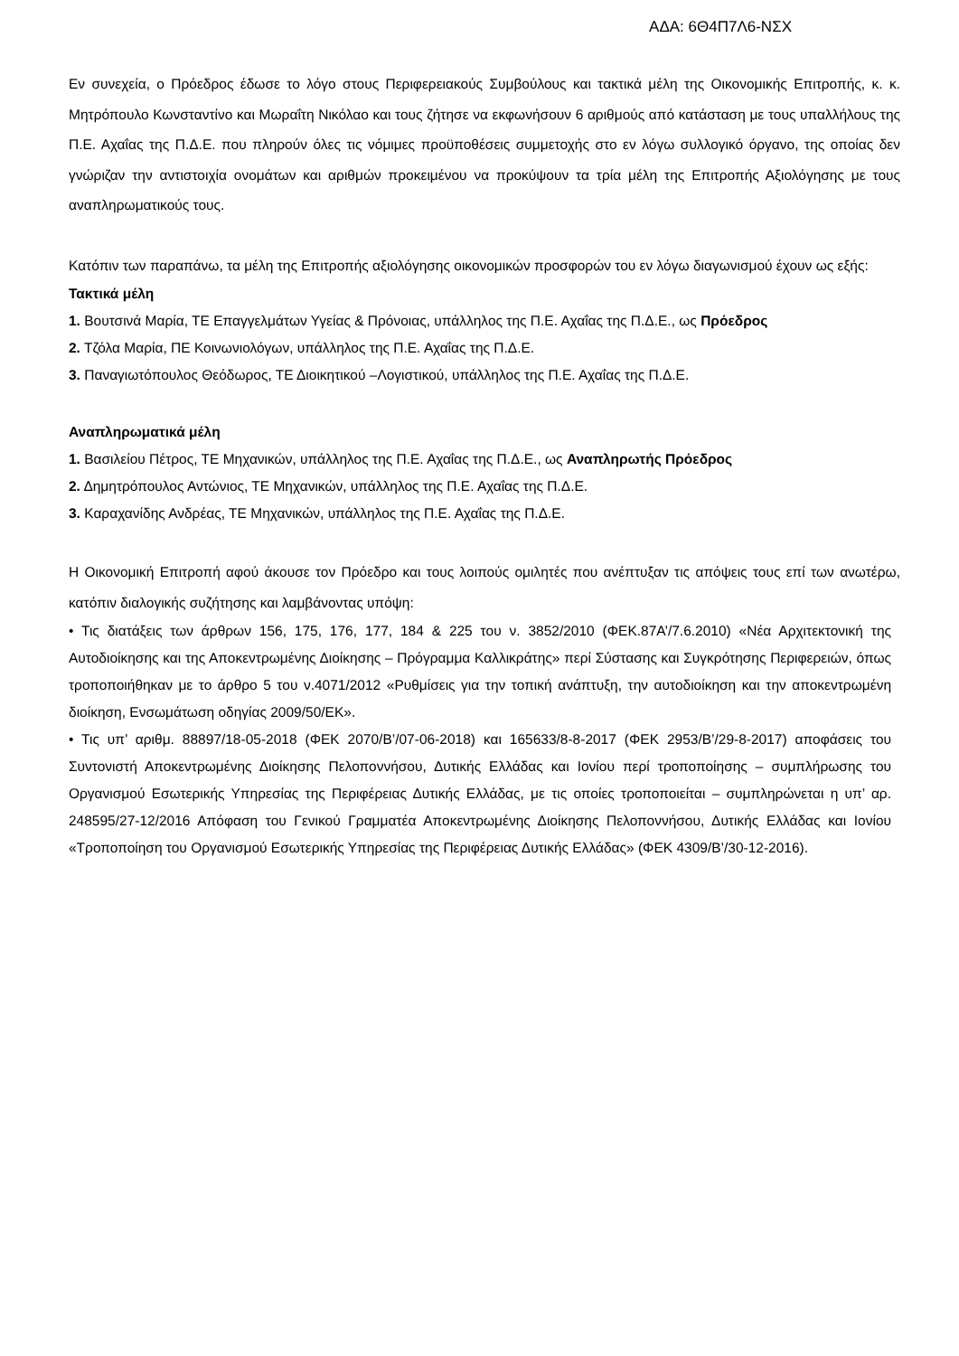ΑΔΑ: 6Θ4Π7Λ6-ΝΣΧ
Εν συνεχεία, ο Πρόεδρος έδωσε το λόγο στους Περιφερειακούς Συμβούλους και τακτικά μέλη της Οικονομικής Επιτροπής, κ. κ. Μητρόπουλο Κωνσταντίνο και Μωραΐτη Νικόλαο και τους ζήτησε να εκφωνήσουν 6 αριθμούς από κατάσταση με τους υπαλλήλους της Π.Ε. Αχαΐας της Π.Δ.Ε. που πληρούν όλες τις νόμιμες προϋποθέσεις συμμετοχής στο εν λόγω συλλογικό όργανο, της οποίας δεν γνώριζαν την αντιστοιχία ονομάτων και αριθμών προκειμένου να προκύψουν τα τρία μέλη της Επιτροπής Αξιολόγησης με τους αναπληρωματικούς τους.
Κατόπιν των παραπάνω, τα μέλη της Επιτροπής αξιολόγησης οικονομικών προσφορών του εν λόγω διαγωνισμού έχουν ως εξής:
Τακτικά μέλη
1. Βουτσινά Μαρία, ΤΕ Επαγγελμάτων Υγείας & Πρόνοιας, υπάλληλος της Π.Ε. Αχαΐας της Π.Δ.Ε., ως Πρόεδρος
2. Τζόλα Μαρία, ΠΕ Κοινωνιολόγων, υπάλληλος της Π.Ε. Αχαΐας της Π.Δ.Ε.
3. Παναγιωτόπουλος Θεόδωρος, ΤΕ Διοικητικού –Λογιστικού, υπάλληλος της Π.Ε. Αχαΐας της Π.Δ.Ε.
Αναπληρωματικά μέλη
1. Βασιλείου Πέτρος, ΤΕ Μηχανικών, υπάλληλος της Π.Ε. Αχαΐας της Π.Δ.Ε., ως Αναπληρωτής Πρόεδρος
2. Δημητρόπουλος Αντώνιος, ΤΕ Μηχανικών, υπάλληλος της Π.Ε. Αχαΐας της Π.Δ.Ε.
3. Καραχανίδης Ανδρέας, ΤΕ Μηχανικών, υπάλληλος της Π.Ε. Αχαΐας της Π.Δ.Ε.
Η Οικονομική Επιτροπή αφού άκουσε τον Πρόεδρο και τους λοιπούς ομιλητές που ανέπτυξαν τις απόψεις τους επί των ανωτέρω, κατόπιν διαλογικής συζήτησης και λαμβάνοντας υπόψη:
• Τις διατάξεις των άρθρων 156, 175, 176, 177, 184 & 225 του ν. 3852/2010 (ΦΕΚ.87Α’/7.6.2010) «Νέα Αρχιτεκτονική της Αυτοδιοίκησης και της Αποκεντρωμένης Διοίκησης – Πρόγραμμα Καλλικράτης» περί Σύστασης και Συγκρότησης Περιφερειών, όπως τροποποιήθηκαν με το άρθρο 5 του ν.4071/2012 «Ρυθμίσεις για την τοπική ανάπτυξη, την αυτοδιοίκηση και την αποκεντρωμένη διοίκηση, Ενσωμάτωση οδηγίας 2009/50/ΕΚ».
• Τις υπ’ αριθμ. 88897/18-05-2018 (ΦΕΚ 2070/Β’/07-06-2018) και 165633/8-8-2017 (ΦΕΚ 2953/Β’/29-8-2017) αποφάσεις του Συντονιστή Αποκεντρωμένης Διοίκησης Πελοποννήσου, Δυτικής Ελλάδας και Ιονίου περί τροποποίησης – συμπλήρωσης του Οργανισμού Εσωτερικής Υπηρεσίας της Περιφέρειας Δυτικής Ελλάδας, με τις οποίες τροποποιείται – συμπληρώνεται η υπ’ αρ. 248595/27-12/2016 Απόφαση του Γενικού Γραμματέα Αποκεντρωμένης Διοίκησης Πελοποννήσου, Δυτικής Ελλάδας και Ιονίου «Τροποποίηση του Οργανισμού Εσωτερικής Υπηρεσίας της Περιφέρειας Δυτικής Ελλάδας» (ΦΕΚ 4309/Β’/30-12-2016).